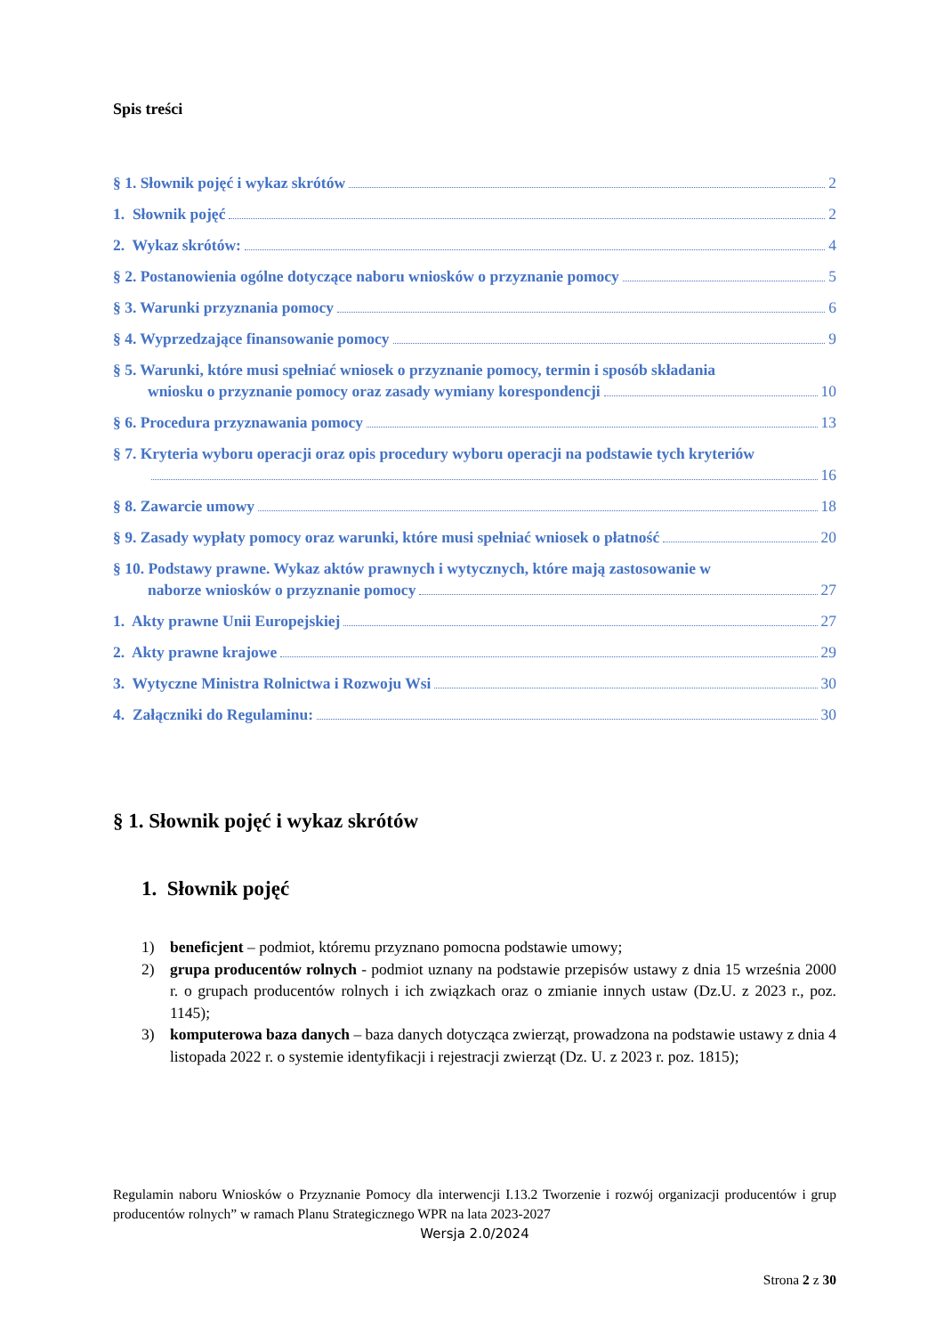Spis treści
§ 1. Słownik pojęć i wykaz skrótów 2
1. Słownik pojęć 2
2. Wykaz skrótów: 4
§ 2. Postanowienia ogólne dotyczące naboru wniosków o przyznanie pomocy 5
§ 3. Warunki przyznania pomocy 6
§ 4. Wyprzedzające finansowanie pomocy 9
§ 5. Warunki, które musi spełniać wniosek o przyznanie pomocy, termin i sposób składania
wniosku o przyznanie pomocy oraz zasady wymiany korespondencji 10
§ 6. Procedura przyznawania pomocy 13
§ 7. Kryteria wyboru operacji oraz opis procedury wyboru operacji na podstawie tych kryteriów
16
§ 8. Zawarcie umowy 18
§ 9. Zasady wypłaty pomocy oraz warunki, które musi spełniać wniosek o płatność 20
§ 10. Podstawy prawne. Wykaz aktów prawnych i wytycznych, które mają zastosowanie w
naborze wniosków o przyznanie pomocy 27
1. Akty prawne Unii Europejskiej 27
2. Akty prawne krajowe 29
3. Wytyczne Ministra Rolnictwa i Rozwoju Wsi 30
4. Załączniki do Regulaminu: 30
§ 1. Słownik pojęć i wykaz skrótów
1. Słownik pojęć
1) beneficjent – podmiot, któremu przyznano pomocna podstawie umowy;
2) grupa producentów rolnych - podmiot uznany na podstawie przepisów ustawy z dnia 15 września 2000 r. o grupach producentów rolnych i ich związkach oraz o zmianie innych ustaw (Dz.U. z 2023 r., poz. 1145);
3) komputerowa baza danych – baza danych dotycząca zwierząt, prowadzona na podstawie ustawy z dnia 4 listopada 2022 r. o systemie identyfikacji i rejestracji zwierząt (Dz. U. z 2023 r. poz. 1815);
Regulamin naboru Wniosków o Przyznanie Pomocy dla interwencji I.13.2 Tworzenie i rozwój organizacji producentów i grup producentów rolnych” w ramach Planu Strategicznego WPR na lata 2023-2027
Wersja 2.0/2024
Strona 2 z 30